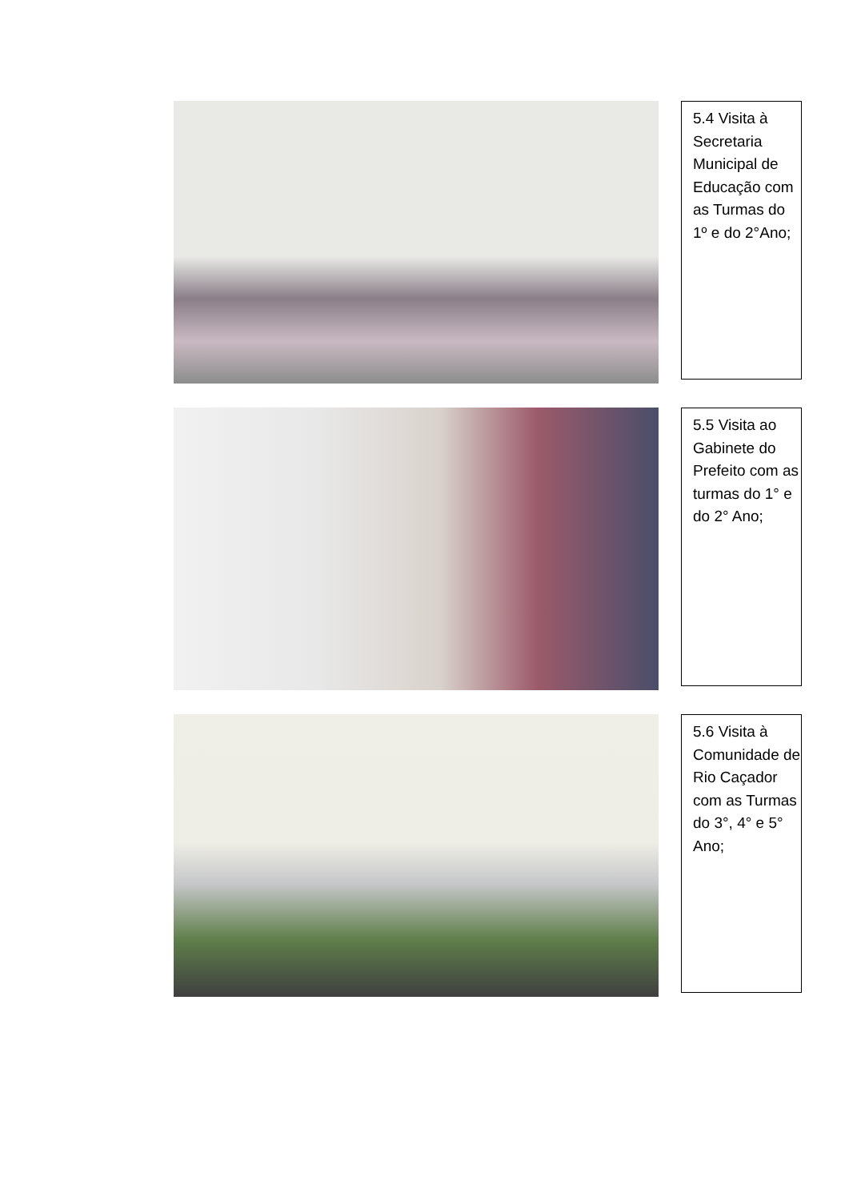5.4 Visita à Secretaria Municipal de Educação com as Turmas do 1º e do 2°Ano;
5.5 Visita ao Gabinete do Prefeito com as turmas do 1° e do 2° Ano;
5.6 Visita à Comunidade de Rio Caçador com as Turmas do 3°, 4° e 5° Ano;